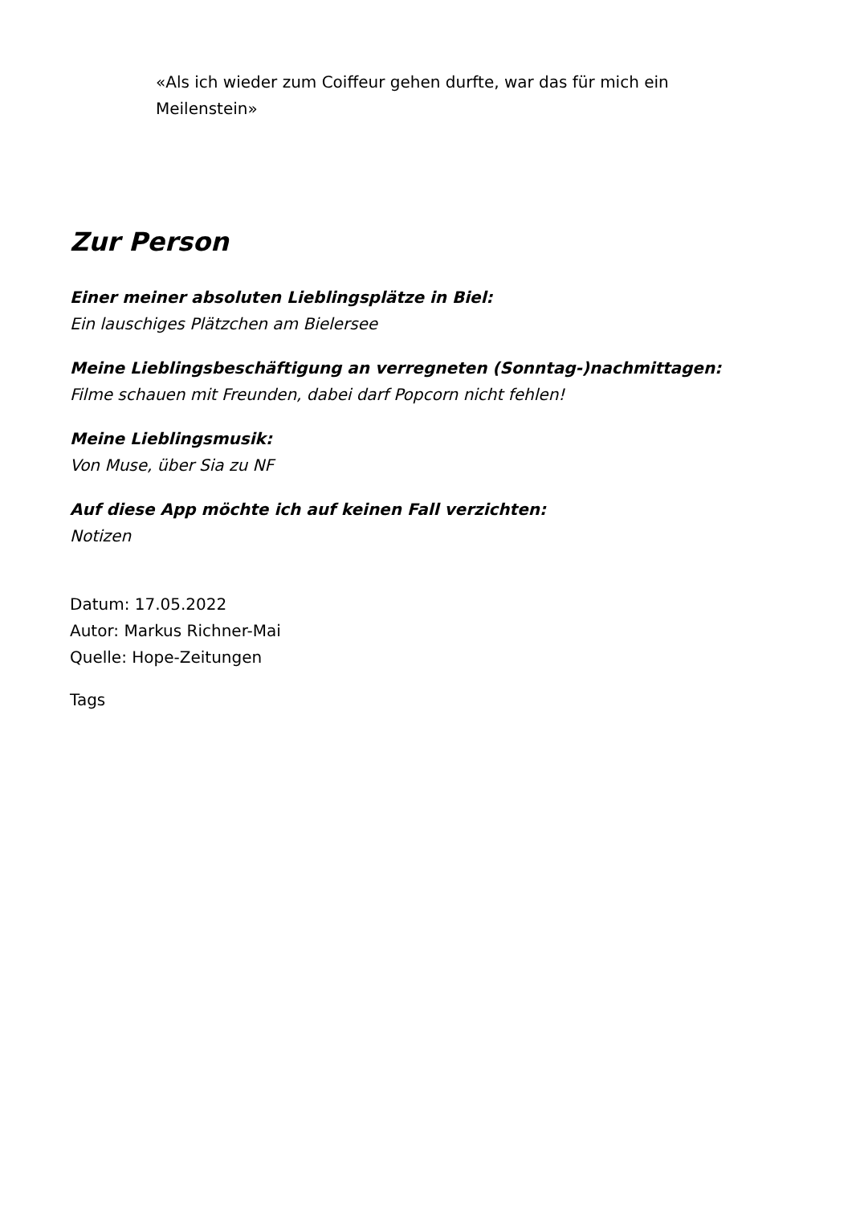«Als ich wieder zum Coiffeur gehen durfte, war das für mich ein Meilenstein»
Zur Person
Einer meiner absoluten Lieblingsplätze in Biel:
Ein lauschiges Plätzchen am Bielersee
Meine Lieblingsbeschäftigung an verregneten (Sonntag-)nachmittagen:
Filme schauen mit Freunden, dabei darf Popcorn nicht fehlen!
Meine Lieblingsmusik:
Von Muse, über Sia zu NF
Auf diese App möchte ich auf keinen Fall verzichten:
Notizen
Datum: 17.05.2022
Autor: Markus Richner-Mai
Quelle: Hope-Zeitungen
Tags